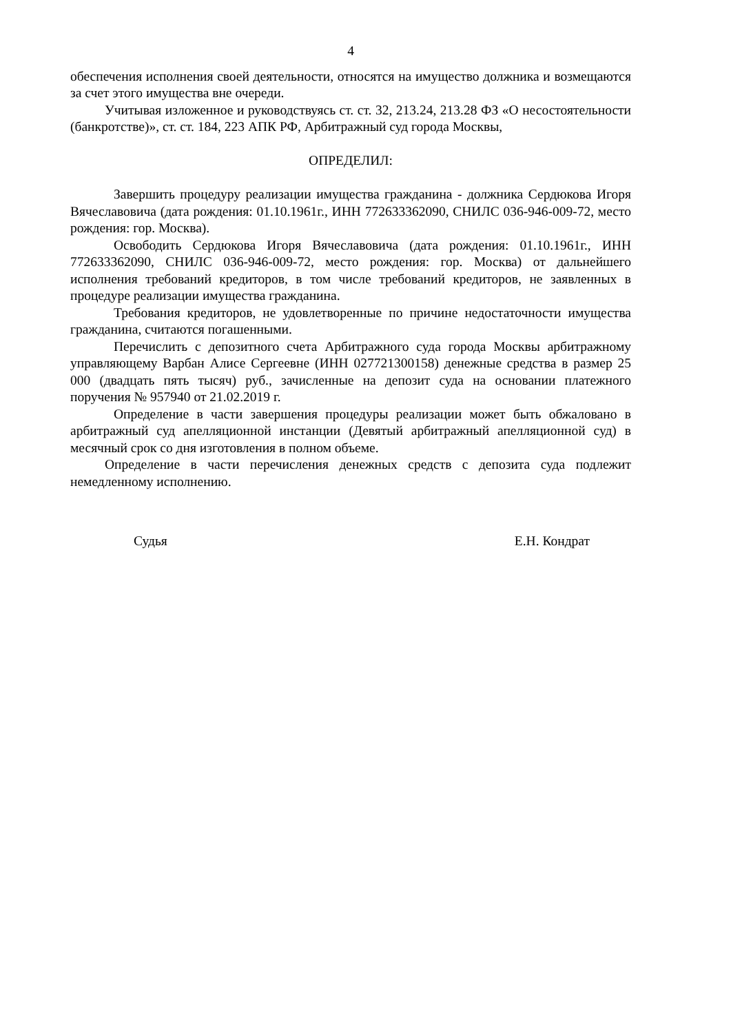4
обеспечения исполнения своей деятельности, относятся на имущество должника и возмещаются за счет этого имущества вне очереди.
Учитывая изложенное и руководствуясь ст. ст. 32, 213.24, 213.28 ФЗ «О несостоятельности (банкротстве)», ст. ст. 184, 223 АПК РФ, Арбитражный суд города Москвы,
ОПРЕДЕЛИЛ:
Завершить процедуру реализации имущества гражданина - должника Сердюкова Игоря Вячеславовича (дата рождения: 01.10.1961г., ИНН 772633362090, СНИЛС 036-946-009-72, место рождения: гор. Москва).
Освободить Сердюкова Игоря Вячеславовича (дата рождения: 01.10.1961г., ИНН 772633362090, СНИЛС 036-946-009-72, место рождения: гор. Москва) от дальнейшего исполнения требований кредиторов, в том числе требований кредиторов, не заявленных в процедуре реализации имущества гражданина.
Требования кредиторов, не удовлетворенные по причине недостаточности имущества гражданина, считаются погашенными.
Перечислить с депозитного счета Арбитражного суда города Москвы арбитражному управляющему Варбан Алисе Сергеевне (ИНН 027721300158) денежные средства в размер 25 000 (двадцать пять тысяч) руб., зачисленные на депозит суда на основании платежного поручения № 957940 от 21.02.2019 г.
Определение в части завершения процедуры реализации может быть обжаловано в арбитражный суд апелляционной инстанции (Девятый арбитражный апелляционной суд) в месячный срок со дня изготовления в полном объеме.
Определение в части перечисления денежных средств с депозита суда подлежит немедленному исполнению.
Судья Е.Н. Кондрат